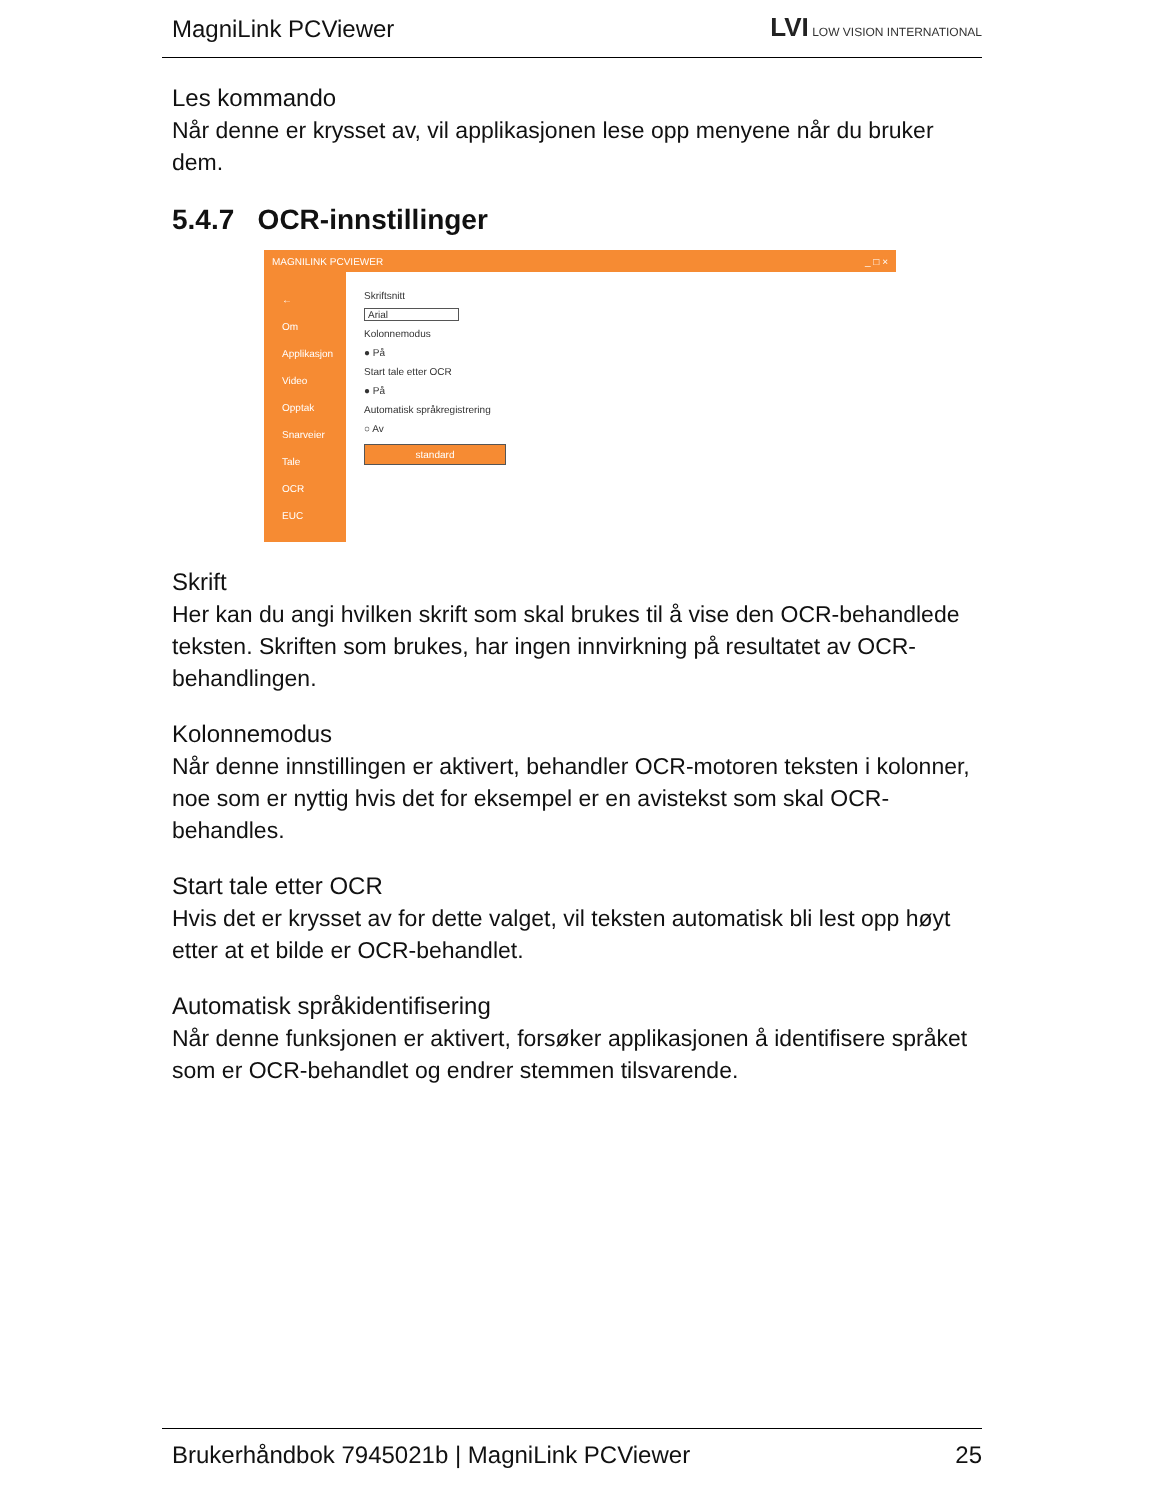MagniLink PCViewer LVI LOW VISION INTERNATIONAL
Les kommando
Når denne er krysset av, vil applikasjonen lese opp menyene når du bruker dem.
5.4.7 OCR-innstillinger
MAGNILINK PCVIEWER _ □ ×
←
Om
Applikasjon
Video
Opptak
Snarveier
Tale
OCR
EUC
Skriftsnitt
Arial
Kolonnemodus
● På
Start tale etter OCR
● På
Automatisk språkregistrering
○ Av
standard
Skrift
Her kan du angi hvilken skrift som skal brukes til å vise den OCR-behandlede teksten. Skriften som brukes, har ingen innvirkning på resultatet av OCR-behandlingen.
Kolonnemodus
Når denne innstillingen er aktivert, behandler OCR-motoren teksten i kolonner, noe som er nyttig hvis det for eksempel er en avistekst som skal OCR-behandles.
Start tale etter OCR
Hvis det er krysset av for dette valget, vil teksten automatisk bli lest opp høyt etter at et bilde er OCR-behandlet.
Automatisk språkidentifisering
Når denne funksjonen er aktivert, forsøker applikasjonen å identifisere språket som er OCR-behandlet og endrer stemmen tilsvarende.
Brukerhåndbok 7945021b | MagniLink PCViewer 25